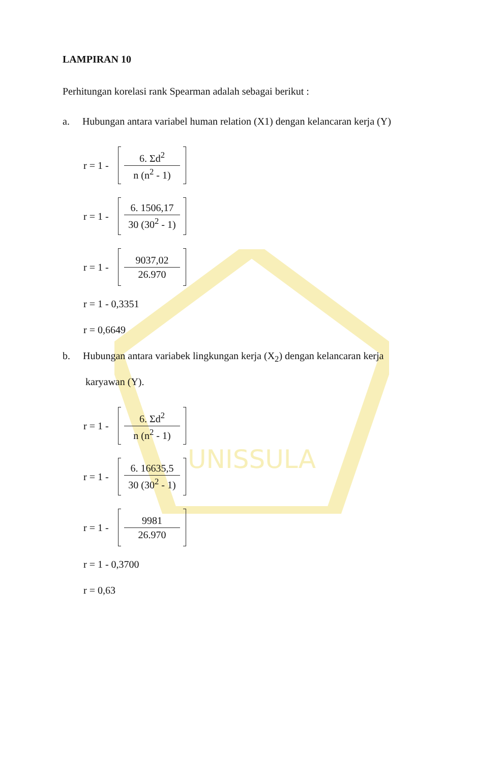UNISSULA
LAMPIRAN 10
Perhitungan korelasi rank Spearman adalah sebagai berikut :
a. Hubungan antara variabel human relation (X1) dengan kelancaran kerja (Y)
r = 1 -
6. Σd<sup>2</sup>
n (n<sup>2</sup> - 1)
r = 1 -
6. 1506,17
30 (30<sup>2</sup> - 1)
r = 1 -
9037,02
26.970
r = 1 - 0,3351
r = 0,6649
b. Hubungan antara variabek lingkungan kerja (X<sub>2</sub>) dengan kelancaran kerja
karyawan (Y).
r = 1 -
6. Σd<sup>2</sup>
n (n<sup>2</sup> - 1)
r = 1 -
6. 16635,5
30 (30<sup>2</sup> - 1)
r = 1 -
9981
26.970
r = 1 - 0,3700
r = 0,63